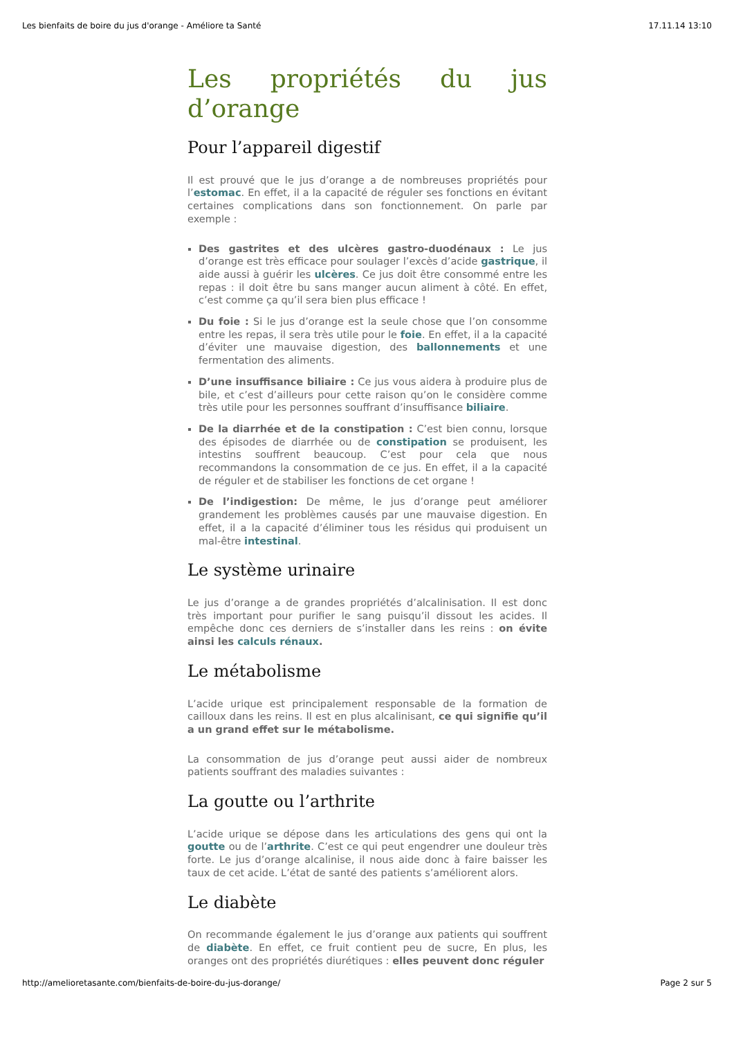Les bienfaits de boire du jus d'orange - Améliore ta Santé 17.11.14 13:10
Les propriétés du jus d’orange
Pour l’appareil digestif
Il est prouvé que le jus d’orange a de nombreuses propriétés pour l’estomac. En effet, il a la capacité de réguler ses fonctions en évitant certaines complications dans son fonctionnement. On parle par exemple :
Des gastrites et des ulcères gastro-duodénaux : Le jus d’orange est très efficace pour soulager l’excès d’acide gastrique, il aide aussi à guérir les ulcères. Ce jus doit être consommé entre les repas : il doit être bu sans manger aucun aliment à côté. En effet, c’est comme ça qu’il sera bien plus efficace !
Du foie : Si le jus d’orange est la seule chose que l’on consomme entre les repas, il sera très utile pour le foie. En effet, il a la capacité d’éviter une mauvaise digestion, des ballonnements et une fermentation des aliments.
D’une insuffisance biliaire : Ce jus vous aidera à produire plus de bile, et c’est d’ailleurs pour cette raison qu’on le considère comme très utile pour les personnes souffrant d’insuffisance biliaire.
De la diarrhée et de la constipation : C’est bien connu, lorsque des épisodes de diarrhée ou de constipation se produisent, les intestins souffrent beaucoup. C’est pour cela que nous recommandons la consommation de ce jus. En effet, il a la capacité de réguler et de stabiliser les fonctions de cet organe !
De l’indigestion: De même, le jus d’orange peut améliorer grandement les problèmes causés par une mauvaise digestion. En effet, il a la capacité d’éliminer tous les résidus qui produisent un mal-être intestinal.
Le système urinaire
Le jus d’orange a de grandes propriétés d’alcalinisation. Il est donc très important pour purifier le sang puisqu’il dissout les acides. Il empêche donc ces derniers de s’installer dans les reins : on évite ainsi les calculs rénaux.
Le métabolisme
L’acide urique est principalement responsable de la formation de cailloux dans les reins. Il est en plus alcalinisant, ce qui signifie qu’il a un grand effet sur le métabolisme.
La consommation de jus d’orange peut aussi aider de nombreux patients souffrant des maladies suivantes :
La goutte ou l’arthrite
L’acide urique se dépose dans les articulations des gens qui ont la goutte ou de l’arthrite. C’est ce qui peut engendrer une douleur très forte. Le jus d’orange alcalinise, il nous aide donc à faire baisser les taux de cet acide. L’état de santé des patients s’améliorent alors.
Le diabète
On recommande également le jus d’orange aux patients qui souffrent de diabète. En effet, ce fruit contient peu de sucre, En plus, les oranges ont des propriétés diurétiques : elles peuvent donc réguler
http://amelioretasante.com/bienfaits-de-boire-du-jus-dorange/ Page 2 sur 5